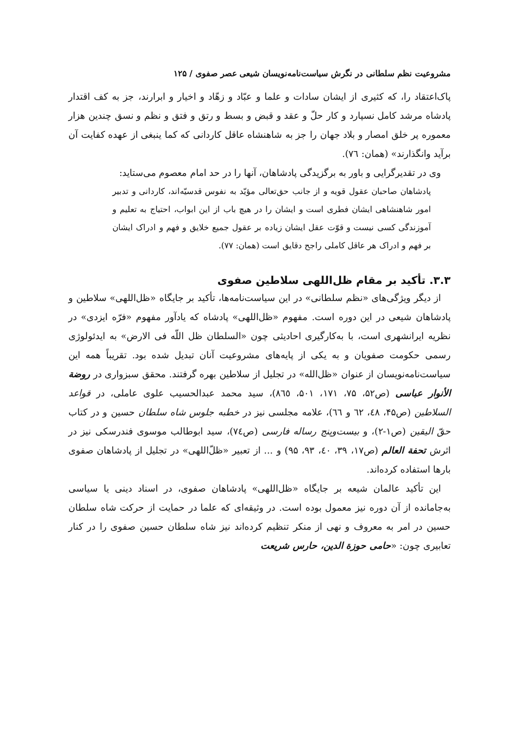مشروعیت نظم سلطانی در نگرش سیاست‌نامه‌نویسان شیعی عصر صفوی / ۱۲۵
پاک‌اعتقاد را، که کثیری از ایشان سادات و علما و عبّاد و زهّاد و اخیار و ابرارند، جز به کف اقتدار پادشاه مرشد کامل نسپارد و کار حلّ و عقد و قبض و بسط و رتق و فتق و نظم و نسق چندین هزار معموره پر خلق امصار و بلاد جهان را جز به شاهنشاه عاقل کاردانی که کما ینبغی از عهده کفایت آن برآید وانگذارند» (همان: ٧٦).
وی در تقدیرگرایی و باور به برگزیدگی پادشاهان، آنها را در حد امام معصوم می‌ستاید:
پادشاهان صاحبان عقول قویه و از جانب حق‌تعالی مؤیّد به نفوس قدسیّه‌اند، کاردانی و تدبیر امور شاهنشاهی ایشان فطری است و ایشان را در هیچ باب از این ابواب، احتیاج به تعلیم و آموزندگی کسی نیست و قوّت عقل ایشان زیاده بر عقول جمیع خلایق و فهم و ادراک ایشان بر فهم و ادراک هر عاقل کاملی راجح دقایق است (همان: ٧٧).
۳.۳. تأکید بر مقام ظل‌اللهی سلاطین صفوی
از دیگر ویژگی‌های «نظم سلطانی» در این سیاست‌نامه‌ها، تأکید بر جایگاه «ظل‌اللهی» سلاطین و پادشاهان شیعی در این دوره است. مفهوم «ظل‌اللهی» پادشاه که یادآور مفهوم «فرّه ایزدی» در نظریه ایرانشهری است، با به‌کارگیری احادیثی چون «السلطان ظل اللّه فی الارض» به ایدئولوژی رسمی حکومت صفویان و به یکی از پایه‌های مشروعیت آنان تبدیل شده بود. تقریباً همه این سیاست‌نامه‌نویسان از عنوان «ظل‌الله» در تجلیل از سلاطین بهره گرفتند. محقق سبزواری در روضة الأنوار عباسی (ص۵۲، ۷۵، ۱۷۱، ۵۰۱، ٨٦٥)، سید محمد عبدالحسیب علوی عاملی، در قواعد السلاطین (ص۴۵، ٤٨، ٦٢ و ٦٦)، علامه مجلسی نیز در خطبه جلوس شاه سلطان حسین و در کتاب حقّ الیقین (ص١-٢)، و بیست‌وپنج رساله فارسی (ص٧٤)، سید ابوطالب موسوی فندرسکی نیز در اثرش تحفة العالم (ص۱۷، ۳۹، ٤٠، ۹۳، ۹۵) و ... از تعبیر «ظلّ‌اللهی» در تجلیل از پادشاهان صفوی بارها استفاده کرده‌اند.
این تأکید عالمان شیعه بر جایگاه «ظل‌اللهی» پادشاهان صفوی، در اسناد دینی یا سیاسی به‌جامانده از آن دوره نیز معمول بوده است. در وثیقه‌ای که علما در حمایت از حرکت شاه سلطان حسین در امر به معروف و نهی از منکر تنظیم کرده‌اند نیز شاه سلطان حسین صفوی را در کنار تعابیری چون: «حامی حوزة الدین، حارس شریعت